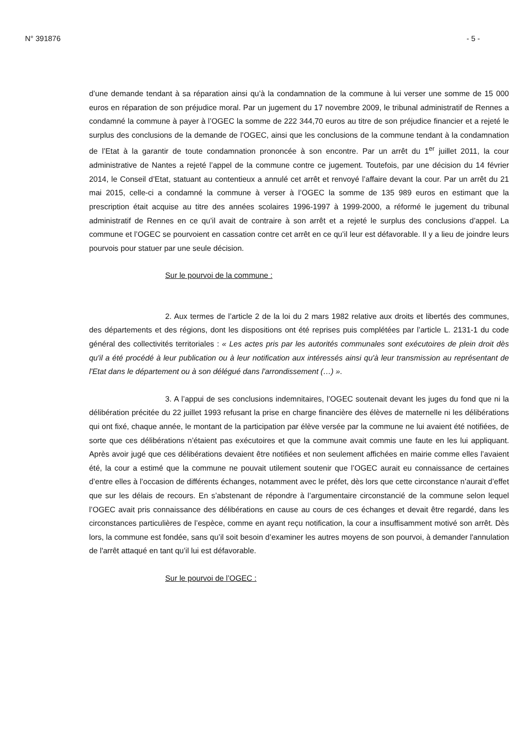N° 391876 - 5 -
d’une demande tendant à sa réparation ainsi qu’à la condamnation de la commune à lui verser une somme de 15 000 euros en réparation de son préjudice moral. Par un jugement du 17 novembre 2009, le tribunal administratif de Rennes a condamné la commune à payer à l’OGEC la somme de 222 344,70 euros au titre de son préjudice financier et a rejeté le surplus des conclusions de la demande de l’OGEC, ainsi que les conclusions de la commune tendant à la condamnation de l’Etat à la garantir de toute condamnation prononcée à son encontre. Par un arrêt du 1<sup>er</sup> juillet 2011, la cour administrative de Nantes a rejeté l’appel de la commune contre ce jugement. Toutefois, par une décision du 14 février 2014, le Conseil d’Etat, statuant au contentieux a annulé cet arrêt et renvoyé l’affaire devant la cour. Par un arrêt du 21 mai 2015, celle-ci a condamné la commune à verser à l’OGEC la somme de 135 989 euros en estimant que la prescription était acquise au titre des années scolaires 1996-1997 à 1999-2000, a réformé le jugement du tribunal administratif de Rennes en ce qu’il avait de contraire à son arrêt et a rejeté le surplus des conclusions d’appel. La commune et l’OGEC se pourvoient en cassation contre cet arrêt en ce qu’il leur est défavorable. Il y a lieu de joindre leurs pourvois pour statuer par une seule décision.
Sur le pourvoi de la commune :
2. Aux termes de l’article 2 de la loi du 2 mars 1982 relative aux droits et libertés des communes, des départements et des régions, dont les dispositions ont été reprises puis complétées par l’article L. 2131-1 du code général des collectivités territoriales : « Les actes pris par les autorités communales sont exécutoires de plein droit dès qu'il a été procédé à leur publication ou à leur notification aux intéressés ainsi qu'à leur transmission au représentant de l'Etat dans le département ou à son délégué dans l'arrondissement (…) ».
3. A l’appui de ses conclusions indemnitaires, l’OGEC soutenait devant les juges du fond que ni la délibération précitée du 22 juillet 1993 refusant la prise en charge financière des élèves de maternelle ni les délibérations qui ont fixé, chaque année, le montant de la participation par élève versée par la commune ne lui avaient été notifiées, de sorte que ces délibérations n’étaient pas exécutoires et que la commune avait commis une faute en les lui appliquant. Après avoir jugé que ces délibérations devaient être notifiées et non seulement affichées en mairie comme elles l’avaient été, la cour a estimé que la commune ne pouvait utilement soutenir que l’OGEC aurait eu connaissance de certaines d’entre elles à l’occasion de différents échanges, notamment avec le préfet, dès lors que cette circonstance n’aurait d’effet que sur les délais de recours. En s’abstenant de répondre à l’argumentaire circonstancié de la commune selon lequel l’OGEC avait pris connaissance des délibérations en cause au cours de ces échanges et devait être regardé, dans les circonstances particulières de l’espèce, comme en ayant reçu notification, la cour a insuffisamment motivé son arrêt. Dès lors, la commune est fondée, sans qu’il soit besoin d’examiner les autres moyens de son pourvoi, à demander l'annulation de l'arrêt attaqué en tant qu’il lui est défavorable.
Sur le pourvoi de l’OGEC :